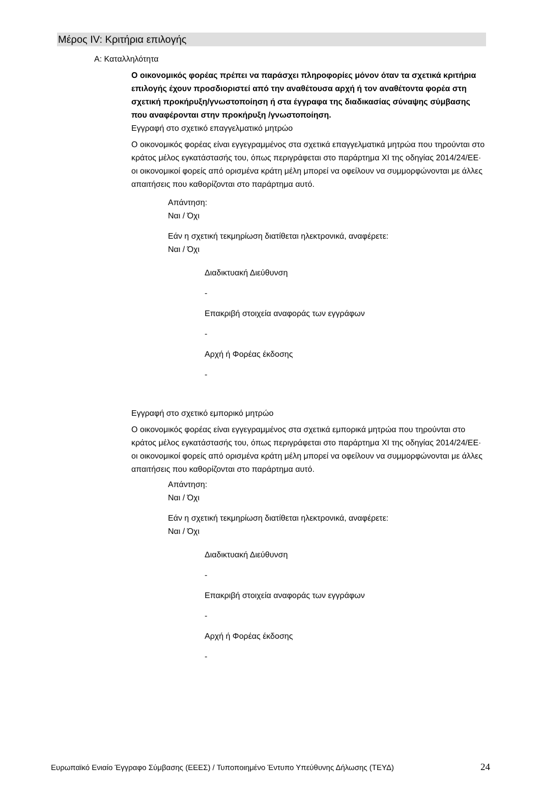Μέρος IV: Κριτήρια επιλογής
Α: Καταλληλότητα
Ο οικονομικός φορέας πρέπει να παράσχει πληροφορίες μόνον όταν τα σχετικά κριτήρια επιλογής έχουν προσδιοριστεί από την αναθέτουσα αρχή ή τον αναθέτοντα φορέα στη σχετική προκήρυξη/γνωστοποίηση ή στα έγγραφα της διαδικασίας σύναψης σύμβασης που αναφέρονται στην προκήρυξη /γνωστοποίηση.
Εγγραφή στο σχετικό επαγγελματικό μητρώο
Ο οικονομικός φορέας είναι εγγεγραμμένος στα σχετικά επαγγελματικά μητρώα που τηρούνται στο κράτος μέλος εγκατάστασής του, όπως περιγράφεται στο παράρτημα XI της οδηγίας 2014/24/ΕΕ· οι οικονομικοί φορείς από ορισμένα κράτη μέλη μπορεί να οφείλουν να συμμορφώνονται με άλλες απαιτήσεις που καθορίζονται στο παράρτημα αυτό.
Απάντηση:
Ναι / Όχι
Εάν η σχετική τεκμηρίωση διατίθεται ηλεκτρονικά, αναφέρετε:
Ναι / Όχι
Διαδικτυακή Διεύθυνση
-
Επακριβή στοιχεία αναφοράς των εγγράφων
-
Αρχή ή Φορέας έκδοσης
-
Εγγραφή στο σχετικό εμπορικό μητρώο
Ο οικονομικός φορέας είναι εγγεγραμμένος στα σχετικά εμπορικά μητρώα που τηρούνται στο κράτος μέλος εγκατάστασής του, όπως περιγράφεται στο παράρτημα XI της οδηγίας 2014/24/ΕΕ· οι οικονομικοί φορείς από ορισμένα κράτη μέλη μπορεί να οφείλουν να συμμορφώνονται με άλλες απαιτήσεις που καθορίζονται στο παράρτημα αυτό.
Απάντηση:
Ναι / Όχι
Εάν η σχετική τεκμηρίωση διατίθεται ηλεκτρονικά, αναφέρετε:
Ναι / Όχι
Διαδικτυακή Διεύθυνση
-
Επακριβή στοιχεία αναφοράς των εγγράφων
-
Αρχή ή Φορέας έκδοσης
-
Ευρωπαϊκό Ενιαίο Έγγραφο Σύμβασης (ΕΕΕΣ) / Τυποποιημένο Έντυπο Υπεύθυνης Δήλωσης (ΤΕΥΔ)
24